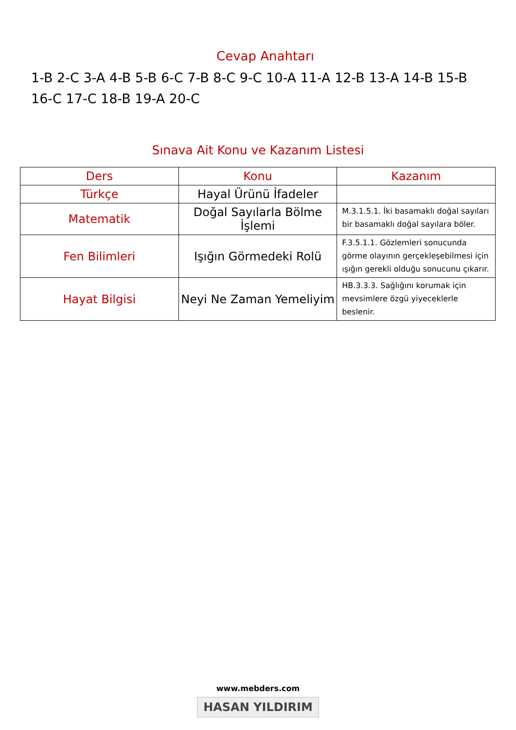Cevap Anahtarı
1-B 2-C 3-A 4-B 5-B 6-C 7-B 8-C 9-C 10-A 11-A 12-B 13-A 14-B 15-B 16-C 17-C 18-B 19-A 20-C
Sınava Ait Konu ve Kazanım Listesi
| Ders | Konu | Kazanım |
| --- | --- | --- |
| Türkçe | Hayal Ürünü İfadeler | |
| Matematik | Doğal Sayılarla Bölme İşlemi | M.3.1.5.1. İki basamaklı doğal sayıları bir basamaklı doğal sayılara böler. |
| Fen Bilimleri | Işığın Görmedeki Rolü | F.3.5.1.1. Gözlemleri sonucunda görme olayının gerçekleşebilmesi için ışığın gerekli olduğu sonucunu çıkarır. |
| Hayat Bilgisi | Neyi Ne Zaman Yemeliyim | HB.3.3.3. Sağlığını korumak için mevsimlere özgü yiyeceklerle beslenir. |
www.mebders.com
HASAN YILDIRIM